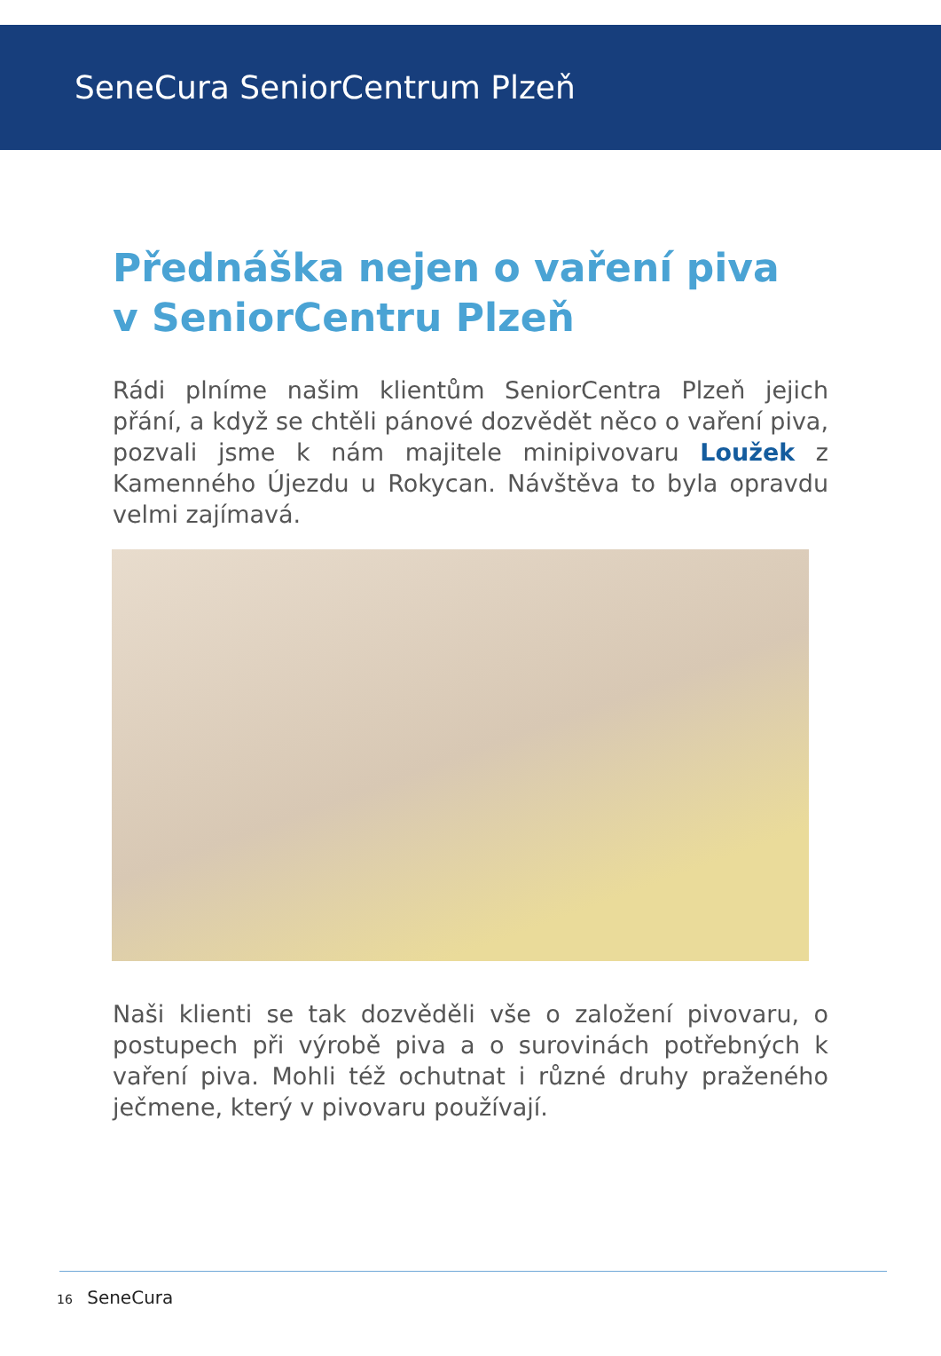SeneCura SeniorCentrum Plzeň
Přednáška nejen o vaření piva
v SeniorCentru Plzeň
Rádi plníme našim klientům SeniorCentra Plzeň jejich přání, a když se chtěli pánové dozvědět něco o vaření piva, pozvali jsme k nám majitele minipivovaru Loužek z Kamenného Újezdu u Rokycan. Návštěva to byla opravdu velmi zajímavá.
Naši klienti se tak dozvěděli vše o založení pivovaru, o postupech při výrobě piva a o surovinách potřebných k vaření piva. Mohli též ochutnat i různé druhy praženého ječmene, který v pivovaru používají.
16 SeneCura